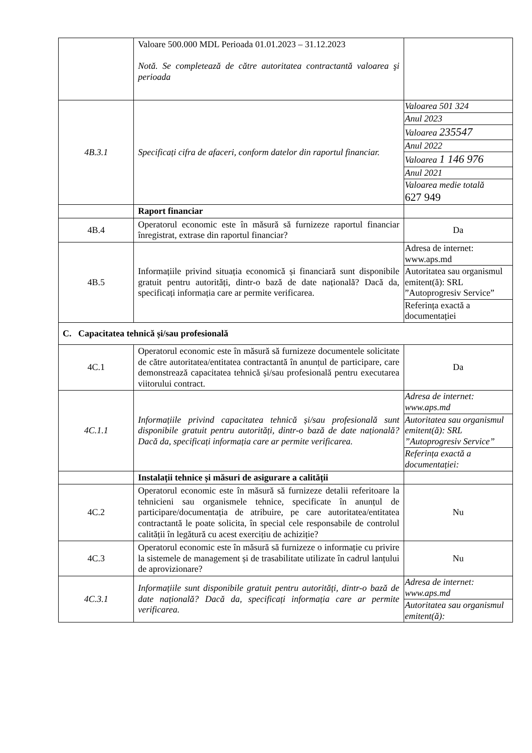| | Valoare 500.000 MDL Perioada 01.01.2023 – 31.12.2023 Notă. Se completează de către autoritatea contractantă valoarea şi perioada | |
| 4B.3.1 | Specificați cifra de afaceri, conform datelor din raportul financiar. | / Valoarea 501 324 / / Anul 2023 / / Valoarea 235547 / / Anul 2022 / / Valoarea 1 146 976 / / Anul 2021 / / Valoarea medie totală 627 949 / |
| | Raport financiar | |
| 4B.4 | Operatorul economic este în măsură să furnizeze raportul financiar înregistrat, extrase din raportul financiar? | Da |
| 4B.5 | Informațiile privind situația economică și financiară sunt disponibile gratuit pentru autorități, dintr-o bază de date națională? Dacă da, specificați informația care ar permite verificarea. | / Adresa de internet: www.aps.md / / Autoritatea sau organismul emitent(ă): SRL ”Autoprogresiv Service” / / Referința exactă a documentației / |
| C. Capacitatea tehnică și/sau profesională | | |
| 4C.1 | Operatorul economic este în măsură să furnizeze documentele solicitate de către autoritatea/entitatea contractantă în anunțul de participare, care demonstrează capacitatea tehnică și/sau profesională pentru executarea viitorului contract. | Da |
| 4C.1.1 | Informațiile privind capacitatea tehnică și/sau profesională sunt disponibile gratuit pentru autorități, dintr-o bază de date națională? Dacă da, specificați informația care ar permite verificarea. | / Adresa de internet: www.aps.md / / Autoritatea sau organismul emitent(ă): SRL ”Autoprogresiv Service” / / Referința exactă a documentației: / |
| | Instalații tehnice și măsuri de asigurare a calității | |
| 4C.2 | Operatorul economic este în măsură să furnizeze detalii referitoare la tehnicieni sau organismele tehnice, specificate în anunțul de participare/documentația de atribuire, pe care autoritatea/entitatea contractantă le poate solicita, în special cele responsabile de controlul calității în legătură cu acest exercițiu de achiziție? | Nu |
| 4C.3 | Operatorul economic este în măsură să furnizeze o informație cu privire la sistemele de management și de trasabilitate utilizate în cadrul lanțului de aprovizionare? | Nu |
| 4C.3.1 | Informațiile sunt disponibile gratuit pentru autorități, dintr-o bază de date națională? Dacă da, specificați informația care ar permite verificarea. | / Adresa de internet: www.aps.md / / Autoritatea sau organismul emitent(ă): / |